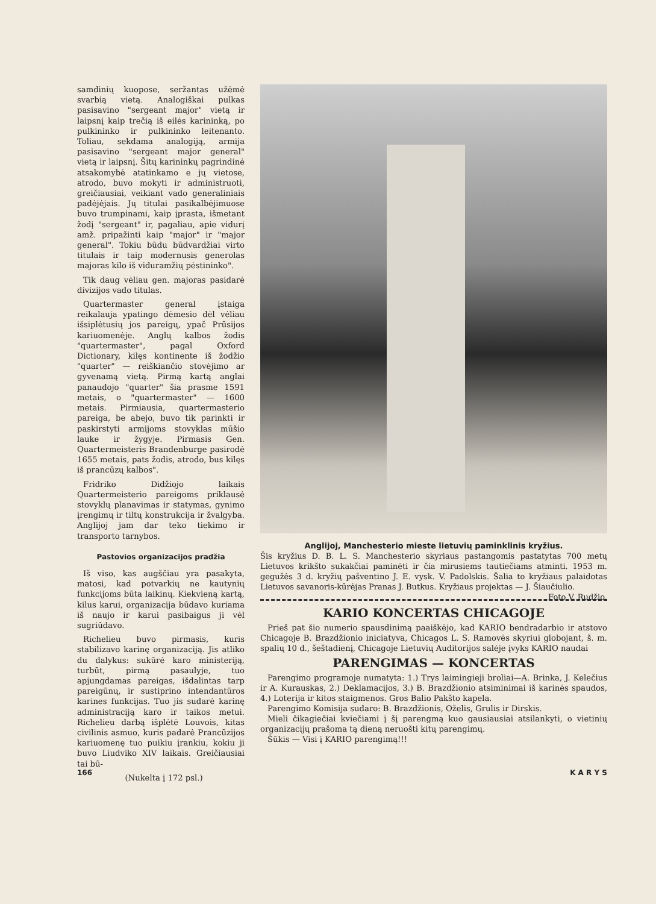samdinių kuopose, seržantas užėmė svarbią vietą. Analogiškai pulkas pasisavino "sergeant major" vietą ir laipsnį kaip trečią iš eilės karininką, po pulkininko ir pulkininko leitenanto. Toliau, sekdama analogiją, armija pasisavino "sergeant major general" vietą ir laipsnį. Šitų karininkų pagrindinė atsakomybė atatinkamo e jų vietose, atrodo, buvo mokyti ir administruoti, greičiausiai, veikiant vado generaliniais padėjėjais. Jų titulai pasikalbėjimuose buvo trumpinami, kaip įprasta, išmetant žodį "sergeant" ir, pagaliau, apie vidurį amž. pripažinti kaip "major" ir "major general". Tokiu būdu būdvardžiai virto titulais ir taip modernusis generolas majoras kilo iš viduramžių pėstininko".
Tik daug vėliau gen. majoras pasidarė divizijos vado titulas.
Quartermaster general įstaiga reikalauja ypatingo dėmesio dėl vėliau išsiplėtusių jos pareigų, ypač Prūsijos kariuomenėje. Anglų kalbos žodis "quartermaster", pagal Oxford Dictionary, kilęs kontinente iš žodžio "quarter" — reiškiančio stovėjimo ar gyvenamą vietą. Pirmą kartą anglai panaudojo "quarter" šia prasme 1591 metais, o "quartermaster" — 1600 metais. Pirmiausia, quartermasterio pareiga, be abejo, buvo tik parinkti ir paskirstyti armijoms stovyklas mūšio lauke ir žygyje. Pirmasis Gen. Quartermeisteris Brandenburge pasirodė 1655 metais, pats žodis, atrodo, bus kilęs iš prancūzų kalbos".
Fridriko Didžiojo laikais Quartermeisterio pareigoms priklausė stovyklų planavimas ir statymas, gynimo įrengimų ir tiltų konstrukcija ir žvalgyba. Anglijoj jam dar teko tiekimo ir transporto tarnybos.
Pastovios organizacijos pradžia
Iš viso, kas augščiau yra pasakyta, matosi, kad potvarkių ne kautynių funkcijoms būta laikinų. Kiekvieną kartą, kilus karui, organizacija būdavo kuriama iš naujo ir karui pasibaigus ji vėl sugriūdavo.
Richelieu buvo pirmasis, kuris stabilizavo karinę organizaciją. Jis atliko du dalykus: sukūrė karo ministeriją, turbūt, pirmą pasaulyje, tuo apjungdamas pareigas, išdalintas tarp pareigūnų, ir sustiprino intendantūros karines funkcijas. Tuo jis sudarė karinę administraciją karo ir taikos metui. Richelieu darbą išplėtė Louvois, kitas civilinis asmuo, kuris padarė Prancūzijos kariuomenę tuo puikiu įrankiu, kokiu ji buvo Liudviko XIV laikais. Greičiausiai tai bū-
(Nukelta į 172 psl.)
Anglijoj, Manchesterio mieste lietuvių paminklinis kryžius.
Šis kryžius D. B. L. S. Manchesterio skyriaus pastangomis pastatytas 700 metų Lietuvos krikšto sukakčiai paminėti ir čia mirusiems tautiečiams atminti. 1953 m. gegužės 3 d. kryžių pašventino J. E. vysk. V. Padolskis. Šalia to kryžiaus palaidotas Lietuvos savanoris-kūrėjas Pranas J. Butkus. Kryžiaus projektas — J. Šiaučiulio. Foto V. Rudžio.
KARIO KONCERTAS CHICAGOJE
Prieš pat šio numerio spausdinimą paaiškėjo, kad KARIO bendradarbio ir atstovo Chicagoje B. Brazdžionio iniciatyva, Chicagos L. S. Ramovės skyriui globojant, š. m. spalių 10 d., šeštadienį, Chicagoje Lietuvių Auditorijos salėje įvyks KARIO naudai
PARENGIMAS — KONCERTAS
Parengimo programoje numatyta: 1.) Trys laimingieji broliai—A. Brinka, J. Kelečius ir A. Kurauskas, 2.) Deklamacijos, 3.) B. Brazdžionio atsiminimai iš karinės spaudos, 4.) Loterija ir kitos staigmenos. Gros Balio Pakšto kapela.
Parengimo Komisija sudaro: B. Brazdžionis, Oželis, Grulis ir Dirskis.
Mieli čikagiečiai kviečiami į šį parengmą kuo gausiausiai atsilankyti, o vietinių organizacijų prašoma tą dieną neruošti kitų parengimų.
Šūkis — Visi į KARIO parengimą!!!
166 K A R Y S